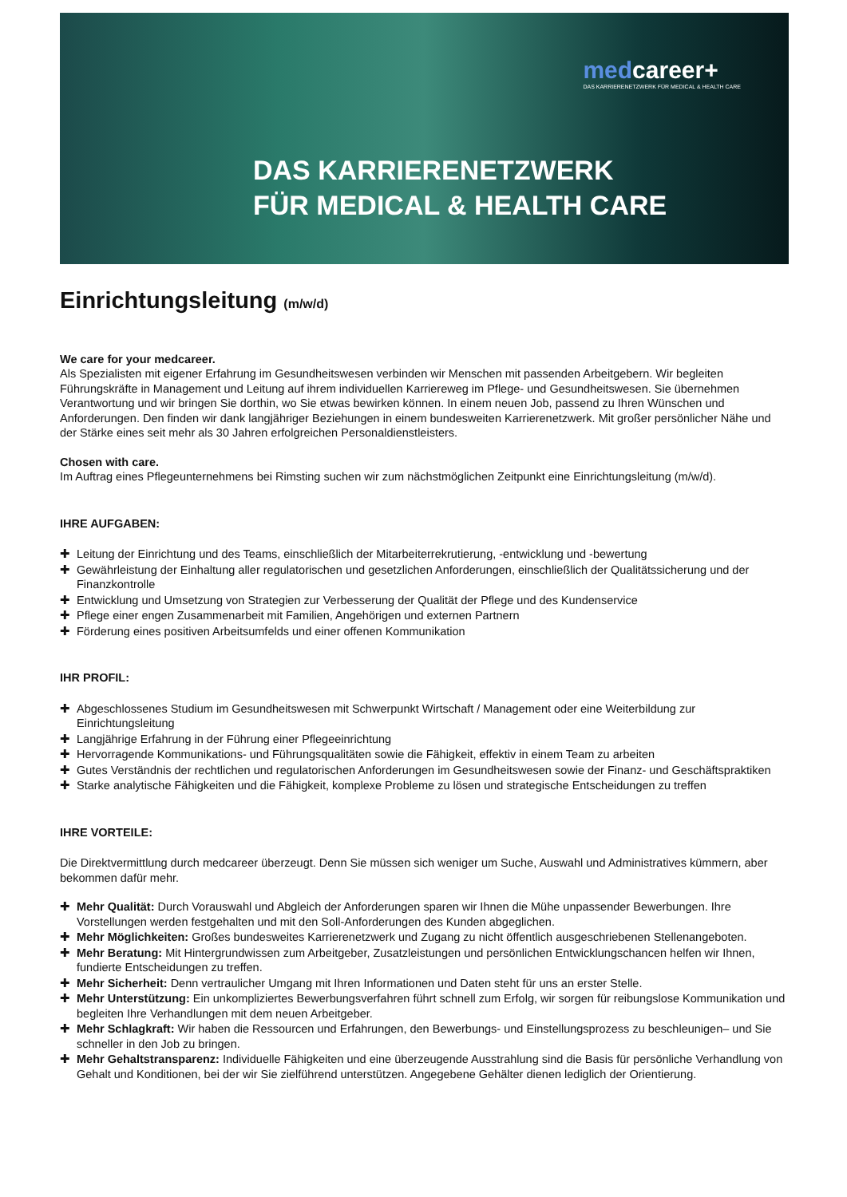medcareer+
DAS KARRIERENETZWERK FÜR MEDICAL & HEALTH CARE
DAS KARRIERENETZWERK
FÜR MEDICAL & HEALTH CARE
Einrichtungsleitung (m/w/d)
We care for your medcareer.
Als Spezialisten mit eigener Erfahrung im Gesundheitswesen verbinden wir Menschen mit passenden Arbeitgebern. Wir begleiten Führungskräfte in Management und Leitung auf ihrem individuellen Karriereweg im Pflege- und Gesundheitswesen. Sie übernehmen Verantwortung und wir bringen Sie dorthin, wo Sie etwas bewirken können. In einem neuen Job, passend zu Ihren Wünschen und Anforderungen. Den finden wir dank langjähriger Beziehungen in einem bundesweiten Karrierenetzwerk. Mit großer persönlicher Nähe und der Stärke eines seit mehr als 30 Jahren erfolgreichen Personaldienstleisters.
Chosen with care.
Im Auftrag eines Pflegeunternehmens bei Rimsting suchen wir zum nächstmöglichen Zeitpunkt eine Einrichtungsleitung (m/w/d).
IHRE AUFGABEN:
✚ Leitung der Einrichtung und des Teams, einschließlich der Mitarbeiterrekrutierung, -entwicklung und -bewertung
✚ Gewährleistung der Einhaltung aller regulatorischen und gesetzlichen Anforderungen, einschließlich der Qualitätssicherung und der Finanzkontrolle
✚ Entwicklung und Umsetzung von Strategien zur Verbesserung der Qualität der Pflege und des Kundenservice
✚ Pflege einer engen Zusammenarbeit mit Familien, Angehörigen und externen Partnern
✚ Förderung eines positiven Arbeitsumfelds und einer offenen Kommunikation
IHR PROFIL:
✚ Abgeschlossenes Studium im Gesundheitswesen mit Schwerpunkt Wirtschaft / Management oder eine Weiterbildung zur Einrichtungsleitung
✚ Langjährige Erfahrung in der Führung einer Pflegeeinrichtung
✚ Hervorragende Kommunikations- und Führungsqualitäten sowie die Fähigkeit, effektiv in einem Team zu arbeiten
✚ Gutes Verständnis der rechtlichen und regulatorischen Anforderungen im Gesundheitswesen sowie der Finanz- und Geschäftspraktiken
✚ Starke analytische Fähigkeiten und die Fähigkeit, komplexe Probleme zu lösen und strategische Entscheidungen zu treffen
IHRE VORTEILE:
Die Direktvermittlung durch medcareer überzeugt. Denn Sie müssen sich weniger um Suche, Auswahl und Administratives kümmern, aber bekommen dafür mehr.
✚ Mehr Qualität: Durch Vorauswahl und Abgleich der Anforderungen sparen wir Ihnen die Mühe unpassender Bewerbungen. Ihre Vorstellungen werden festgehalten und mit den Soll-Anforderungen des Kunden abgeglichen.
✚ Mehr Möglichkeiten: Großes bundesweites Karrierenetzwerk und Zugang zu nicht öffentlich ausgeschriebenen Stellenangeboten.
✚ Mehr Beratung: Mit Hintergrundwissen zum Arbeitgeber, Zusatzleistungen und persönlichen Entwicklungschancen helfen wir Ihnen, fundierte Entscheidungen zu treffen.
✚ Mehr Sicherheit: Denn vertraulicher Umgang mit Ihren Informationen und Daten steht für uns an erster Stelle.
✚ Mehr Unterstützung: Ein unkompliziertes Bewerbungsverfahren führt schnell zum Erfolg, wir sorgen für reibungslose Kommunikation und begleiten Ihre Verhandlungen mit dem neuen Arbeitgeber.
✚ Mehr Schlagkraft: Wir haben die Ressourcen und Erfahrungen, den Bewerbungs- und Einstellungsprozess zu beschleunigen– und Sie schneller in den Job zu bringen.
✚ Mehr Gehaltstransparenz: Individuelle Fähigkeiten und eine überzeugende Ausstrahlung sind die Basis für persönliche Verhandlung von Gehalt und Konditionen, bei der wir Sie zielführend unterstützen. Angegebene Gehälter dienen lediglich der Orientierung.